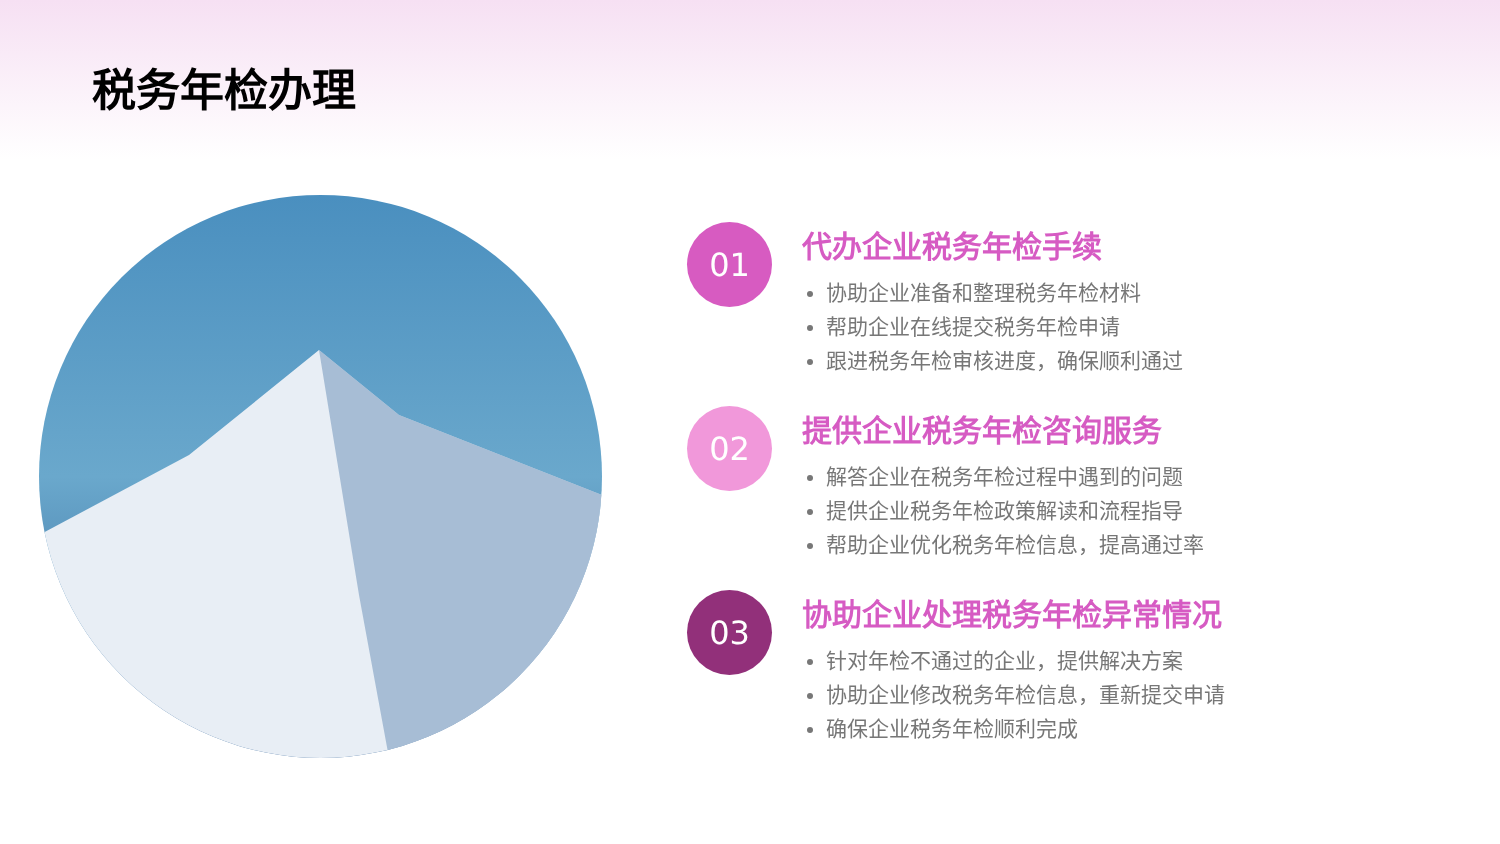税务年检办理
01
代办企业税务年检手续
协助企业准备和整理税务年检材料
帮助企业在线提交税务年检申请
跟进税务年检审核进度，确保顺利通过
02
提供企业税务年检咨询服务
解答企业在税务年检过程中遇到的问题
提供企业税务年检政策解读和流程指导
帮助企业优化税务年检信息，提高通过率
03
协助企业处理税务年检异常情况
针对年检不通过的企业，提供解决方案
协助企业修改税务年检信息，重新提交申请
确保企业税务年检顺利完成